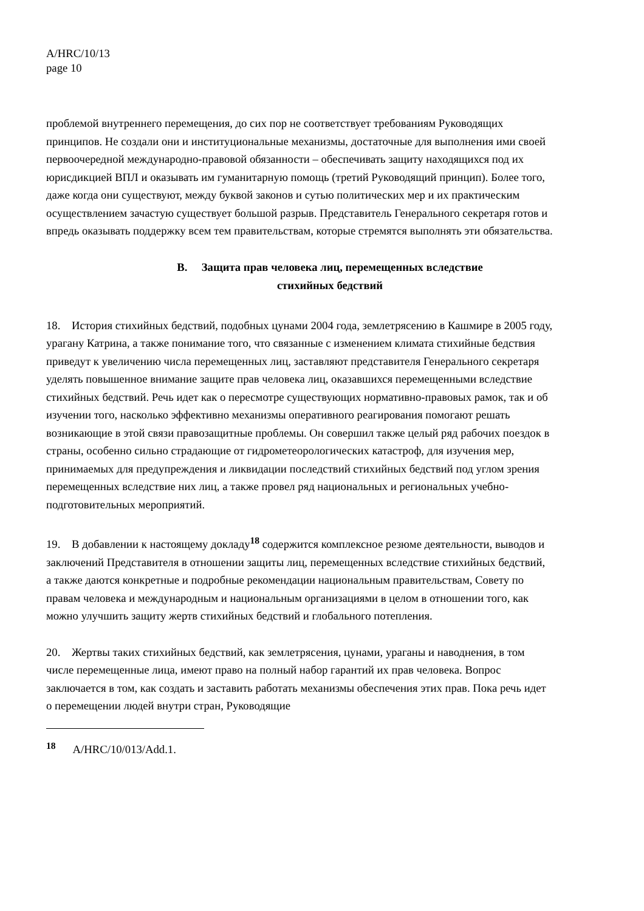A/HRC/10/13
page 10
проблемой внутреннего перемещения, до сих пор не соответствует требованиям Руководящих принципов. Не создали они и институциональные механизмы, достаточные для выполнения ими своей первоочередной международно-правовой обязанности – обеспечивать защиту находящихся под их юрисдикцией ВПЛ и оказывать им гуманитарную помощь (третий Руководящий принцип). Более того, даже когда они существуют, между буквой законов и сутью политических мер и их практическим осуществлением зачастую существует большой разрыв. Представитель Генерального секретаря готов и впредь оказывать поддержку всем тем правительствам, которые стремятся выполнять эти обязательства.
B. Защита прав человека лиц, перемещенных вследствие
стихийных бедствий
18. История стихийных бедствий, подобных цунами 2004 года, землетрясению в Кашмире в 2005 году, урагану Катрина, а также понимание того, что связанные с изменением климата стихийные бедствия приведут к увеличению числа перемещенных лиц, заставляют представителя Генерального секретаря уделять повышенное внимание защите прав человека лиц, оказавшихся перемещенными вследствие стихийных бедствий. Речь идет как о пересмотре существующих нормативно-правовых рамок, так и об изучении того, насколько эффективно механизмы оперативного реагирования помогают решать возникающие в этой связи правозащитные проблемы. Он совершил также целый ряд рабочих поездок в страны, особенно сильно страдающие от гидрометеорологических катастроф, для изучения мер, принимаемых для предупреждения и ликвидации последствий стихийных бедствий под углом зрения перемещенных вследствие них лиц, а также провел ряд национальных и региональных учебно-подготовительных мероприятий.
19. В добавлении к настоящему докладу<sup>18</sup> содержится комплексное резюме деятельности, выводов и заключений Представителя в отношении защиты лиц, перемещенных вследствие стихийных бедствий, а также даются конкретные и подробные рекомендации национальным правительствам, Совету по правам человека и международным и национальным организациями в целом в отношении того, как можно улучшить защиту жертв стихийных бедствий и глобального потепления.
20. Жертвы таких стихийных бедствий, как землетрясения, цунами, ураганы и наводнения, в том числе перемещенные лица, имеют право на полный набор гарантий их прав человека. Вопрос заключается в том, как создать и заставить работать механизмы обеспечения этих прав. Пока речь идет о перемещении людей внутри стран, Руководящие
<sup>18</sup> A/HRC/10/013/Add.1.